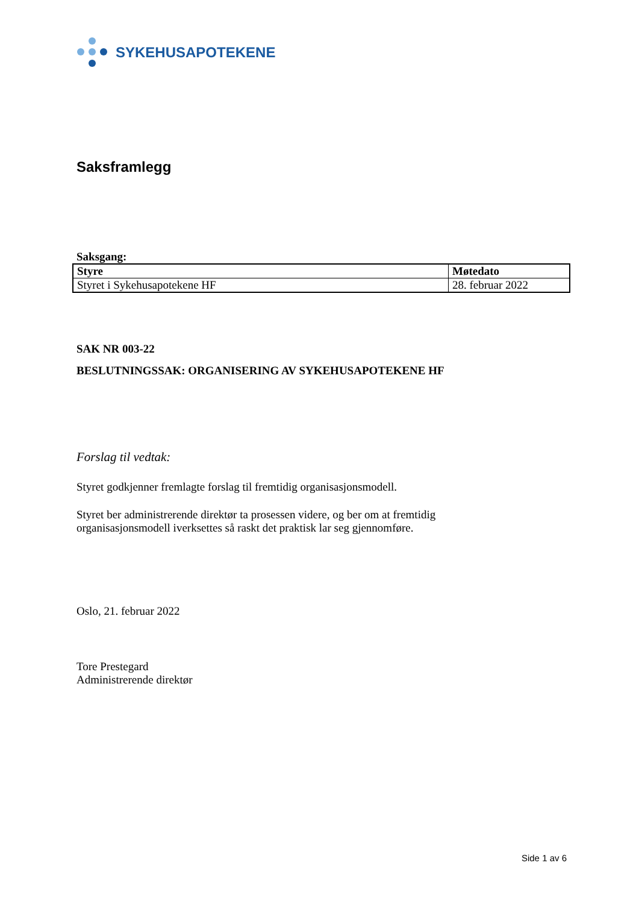SYKEHUSAPOTEKENE
Saksframlegg
Saksgang:
| Styre | Møtedato |
| --- | --- |
| Styret i Sykehusapotekene HF | 28. februar 2022 |
SAK NR 003-22
BESLUTNINGSSAK: ORGANISERING AV SYKEHUSAPOTEKENE HF
Forslag til vedtak:
Styret godkjenner fremlagte forslag til fremtidig organisasjonsmodell.
Styret ber administrerende direktør ta prosessen videre, og ber om at fremtidig
organisasjonsmodell iverksettes så raskt det praktisk lar seg gjennomføre.
Oslo, 21. februar 2022
Tore Prestegard
Administrerende direktør
Side 1 av 6